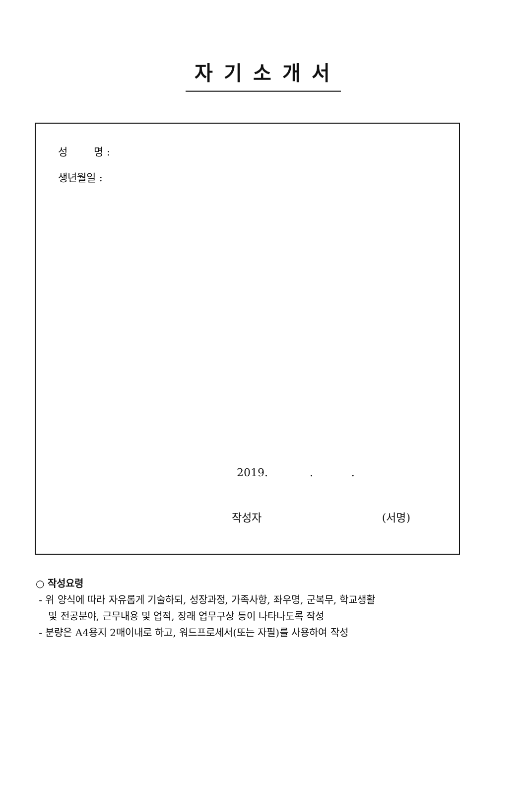자기소개서
성 명 :
생년월일 :
2019. . .
작성자 (서명)
○ 작성요령
- 위 양식에 따라 자유롭게 기술하되, 성장과정, 가족사항, 좌우명, 군복무, 학교생활
및 전공분야, 근무내용 및 업적, 장래 업무구상 등이 나타나도록 작성
- 분량은 A4용지 2매이내로 하고, 워드프로세서(또는 자필)를 사용하여 작성